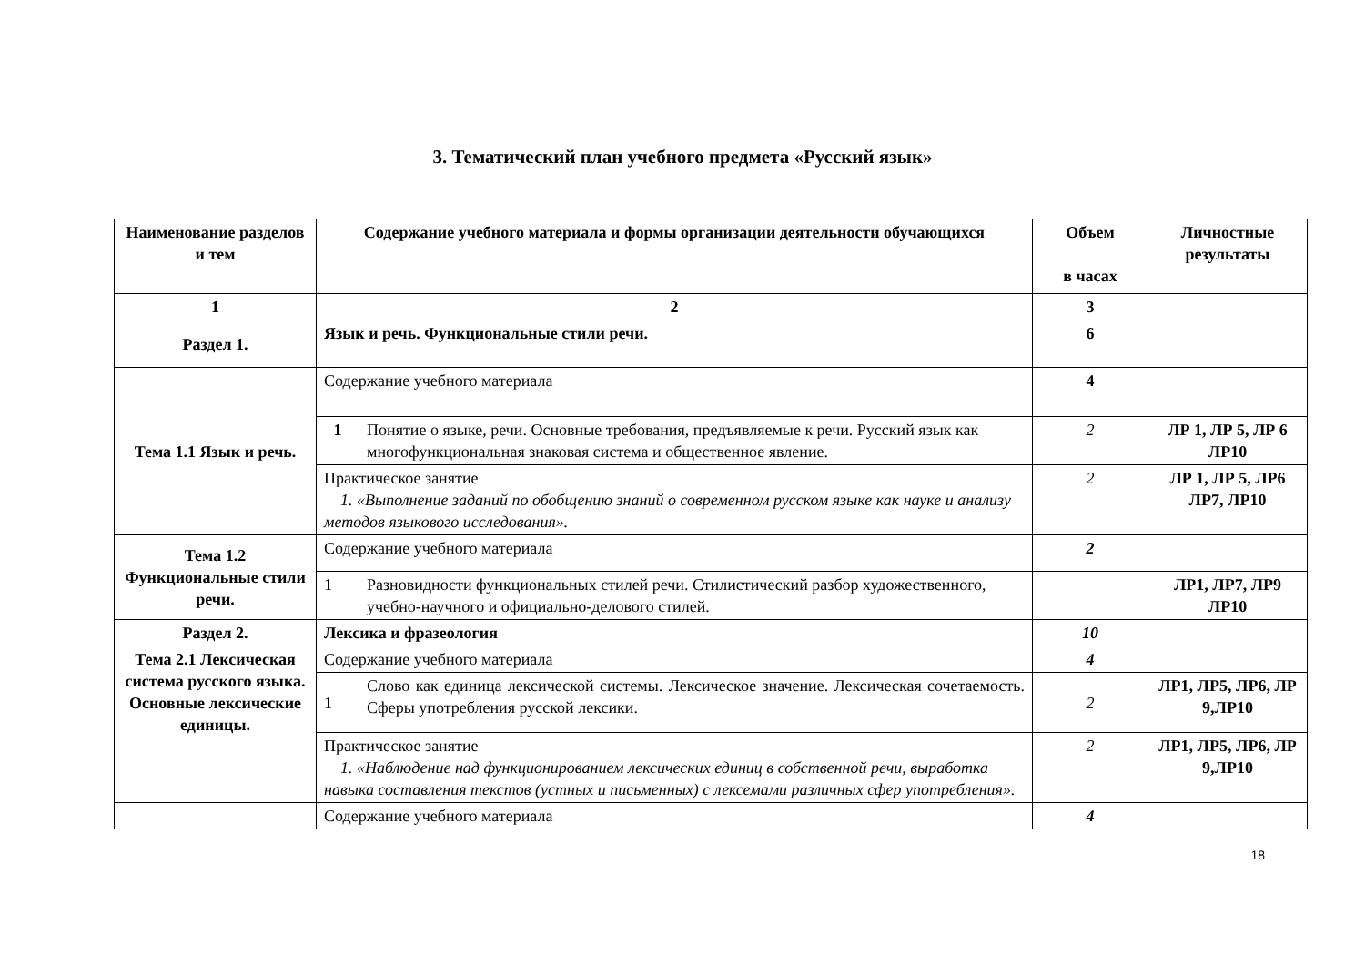3. Тематический план учебного предмета «Русский язык»
| Наименование разделов и тем | Содержание учебного материала и формы организации деятельности обучающихся | | Объем в часах | Личностные результаты |
| --- | --- | --- | --- | --- |
| 1 | 2 | | 3 | |
| Раздел 1. | Язык и речь. Функциональные стили речи. | | 6 | |
| Тема 1.1 Язык и речь. | Содержание учебного материала | | 4 | |
| | 1 | Понятие о языке, речи. Основные требования, предъявляемые к речи. Русский язык как многофункциональная знаковая система и общественное явление. | 2 | ЛР 1, ЛР 5, ЛР 6 ЛР10 |
| | Практическое занятие 1. «Выполнение заданий по обобщению знаний о современном русском языке как науке и анализу методов языкового исследования». | | 2 | ЛР 1, ЛР 5, ЛР6 ЛР7, ЛР10 |
| Тема 1.2 Функциональные стили речи. | Содержание учебного материала | | 2 | |
| | 1 | Разновидности функциональных стилей речи. Стилистический разбор художественного, учебно-научного и официально-делового стилей. | | ЛР1, ЛР7, ЛР9 ЛР10 |
| Раздел 2. | Лексика и фразеология | | 10 | |
| Тема 2.1 Лексическая система русского языка. Основные лексические единицы. | Содержание учебного материала | | 4 | |
| | 1 | Слово как единица лексической системы. Лексическое значение. Лексическая сочетаемость. Сферы употребления русской лексики. | 2 | ЛР1, ЛР5, ЛР6, ЛР 9,ЛР10 |
| | Практическое занятие 1. «Наблюдение над функционированием лексических единиц в собственной речи, выработка навыка составления текстов (устных и письменных) с лексемами различных сфер употребления». | | 2 | ЛР1, ЛР5, ЛР6, ЛР 9,ЛР10 |
| | Содержание учебного материала | | 4 | |
18